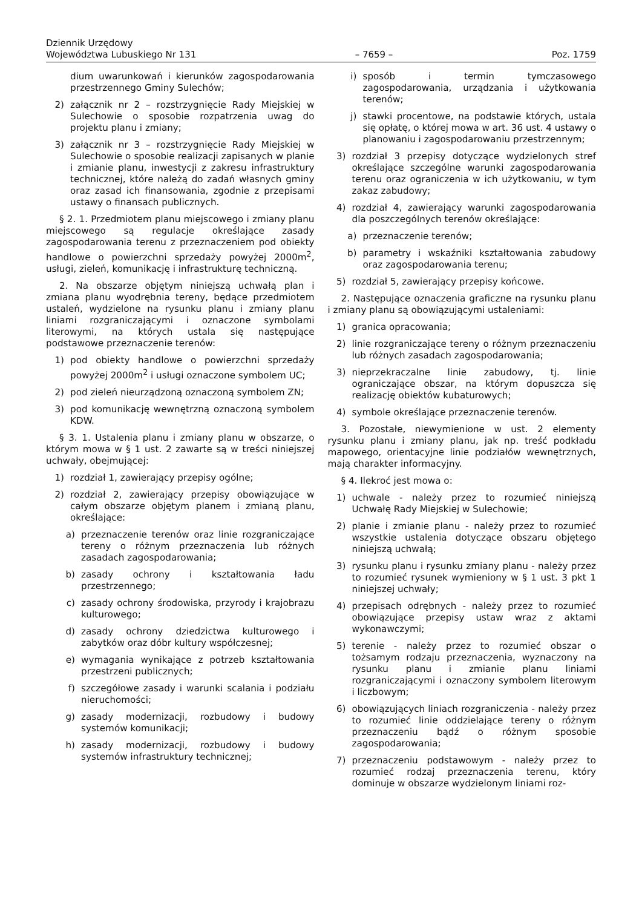Dziennik Urzędowy
Województwa Lubuskiego Nr 131
– 7659 –
Poz. 1759
dium uwarunkowań i kierunków zagospodarowania przestrzennego Gminy Sulechów;
2) załącznik nr 2 – rozstrzygnięcie Rady Miejskiej w Sulechowie o sposobie rozpatrzenia uwag do projektu planu i zmiany;
3) załącznik nr 3 – rozstrzygnięcie Rady Miejskiej w Sulechowie o sposobie realizacji zapisanych w planie i zmianie planu, inwestycji z zakresu infrastruktury technicznej, które należą do zadań własnych gminy oraz zasad ich finansowania, zgodnie z przepisami ustawy o finansach publicznych.
§ 2. 1. Przedmiotem planu miejscowego i zmiany planu miejscowego są regulacje określające zasady zagospodarowania terenu z przeznaczeniem pod obiekty handlowe o powierzchni sprzedaży powyżej 2000m<sup>2</sup>, usługi, zieleń, komunikację i infrastrukturę techniczną.
2. Na obszarze objętym niniejszą uchwałą plan i zmiana planu wyodrębnia tereny, będące przedmiotem ustaleń, wydzielone na rysunku planu i zmiany planu liniami rozgraniczającymi i oznaczone symbolami literowymi, na których ustala się następujące podstawowe przeznaczenie terenów:
1) pod obiekty handlowe o powierzchni sprzedaży powyżej 2000m<sup>2</sup> i usługi oznaczone symbolem UC;
2) pod zieleń nieurządzoną oznaczoną symbolem ZN;
3) pod komunikację wewnętrzną oznaczoną symbolem KDW.
§ 3. 1. Ustalenia planu i zmiany planu w obszarze, o którym mowa w § 1 ust. 2 zawarte są w treści niniejszej uchwały, obejmującej:
1) rozdział 1, zawierający przepisy ogólne;
2) rozdział 2, zawierający przepisy obowiązujące w całym obszarze objętym planem i zmianą planu, określające:
a) przeznaczenie terenów oraz linie rozgraniczające tereny o różnym przeznaczenia lub różnych zasadach zagospodarowania;
b) zasady ochrony i kształtowania ładu przestrzennego;
c) zasady ochrony środowiska, przyrody i krajobrazu kulturowego;
d) zasady ochrony dziedzictwa kulturowego i zabytków oraz dóbr kultury współczesnej;
e) wymagania wynikające z potrzeb kształtowania przestrzeni publicznych;
f) szczegółowe zasady i warunki scalania i podziału nieruchomości;
g) zasady modernizacji, rozbudowy i budowy systemów komunikacji;
h) zasady modernizacji, rozbudowy i budowy systemów infrastruktury technicznej;
i) sposób i termin tymczasowego zagospodarowania, urządzania i użytkowania terenów;
j) stawki procentowe, na podstawie których, ustala się opłatę, o której mowa w art. 36 ust. 4 ustawy o planowaniu i zagospodarowaniu przestrzennym;
3) rozdział 3 przepisy dotyczące wydzielonych stref określające szczególne warunki zagospodarowania terenu oraz ograniczenia w ich użytkowaniu, w tym zakaz zabudowy;
4) rozdział 4, zawierający warunki zagospodarowania dla poszczególnych terenów określające:
a) przeznaczenie terenów;
b) parametry i wskaźniki kształtowania zabudowy oraz zagospodarowania terenu;
5) rozdział 5, zawierający przepisy końcowe.
2. Następujące oznaczenia graficzne na rysunku planu i zmiany planu są obowiązującymi ustaleniami:
1) granica opracowania;
2) linie rozgraniczające tereny o różnym przeznaczeniu lub różnych zasadach zagospodarowania;
3) nieprzekraczalne linie zabudowy, tj. linie ograniczające obszar, na którym dopuszcza się realizację obiektów kubaturowych;
4) symbole określające przeznaczenie terenów.
3. Pozostałe, niewymienione w ust. 2 elementy rysunku planu i zmiany planu, jak np. treść podkładu mapowego, orientacyjne linie podziałów wewnętrznych, mają charakter informacyjny.
§ 4. Ilekroć jest mowa o:
1) uchwale - należy przez to rozumieć niniejszą Uchwałę Rady Miejskiej w Sulechowie;
2) planie i zmianie planu - należy przez to rozumieć wszystkie ustalenia dotyczące obszaru objętego niniejszą uchwałą;
3) rysunku planu i rysunku zmiany planu - należy przez to rozumieć rysunek wymieniony w § 1 ust. 3 pkt 1 niniejszej uchwały;
4) przepisach odrębnych - należy przez to rozumieć obowiązujące przepisy ustaw wraz z aktami wykonawczymi;
5) terenie - należy przez to rozumieć obszar o tożsamym rodzaju przeznaczenia, wyznaczony na rysunku planu i zmianie planu liniami rozgraniczającymi i oznaczony symbolem literowym i liczbowym;
6) obowiązujących liniach rozgraniczenia - należy przez to rozumieć linie oddzielające tereny o różnym przeznaczeniu bądź o różnym sposobie zagospodarowania;
7) przeznaczeniu podstawowym - należy przez to rozumieć rodzaj przeznaczenia terenu, który dominuje w obszarze wydzielonym liniami roz-